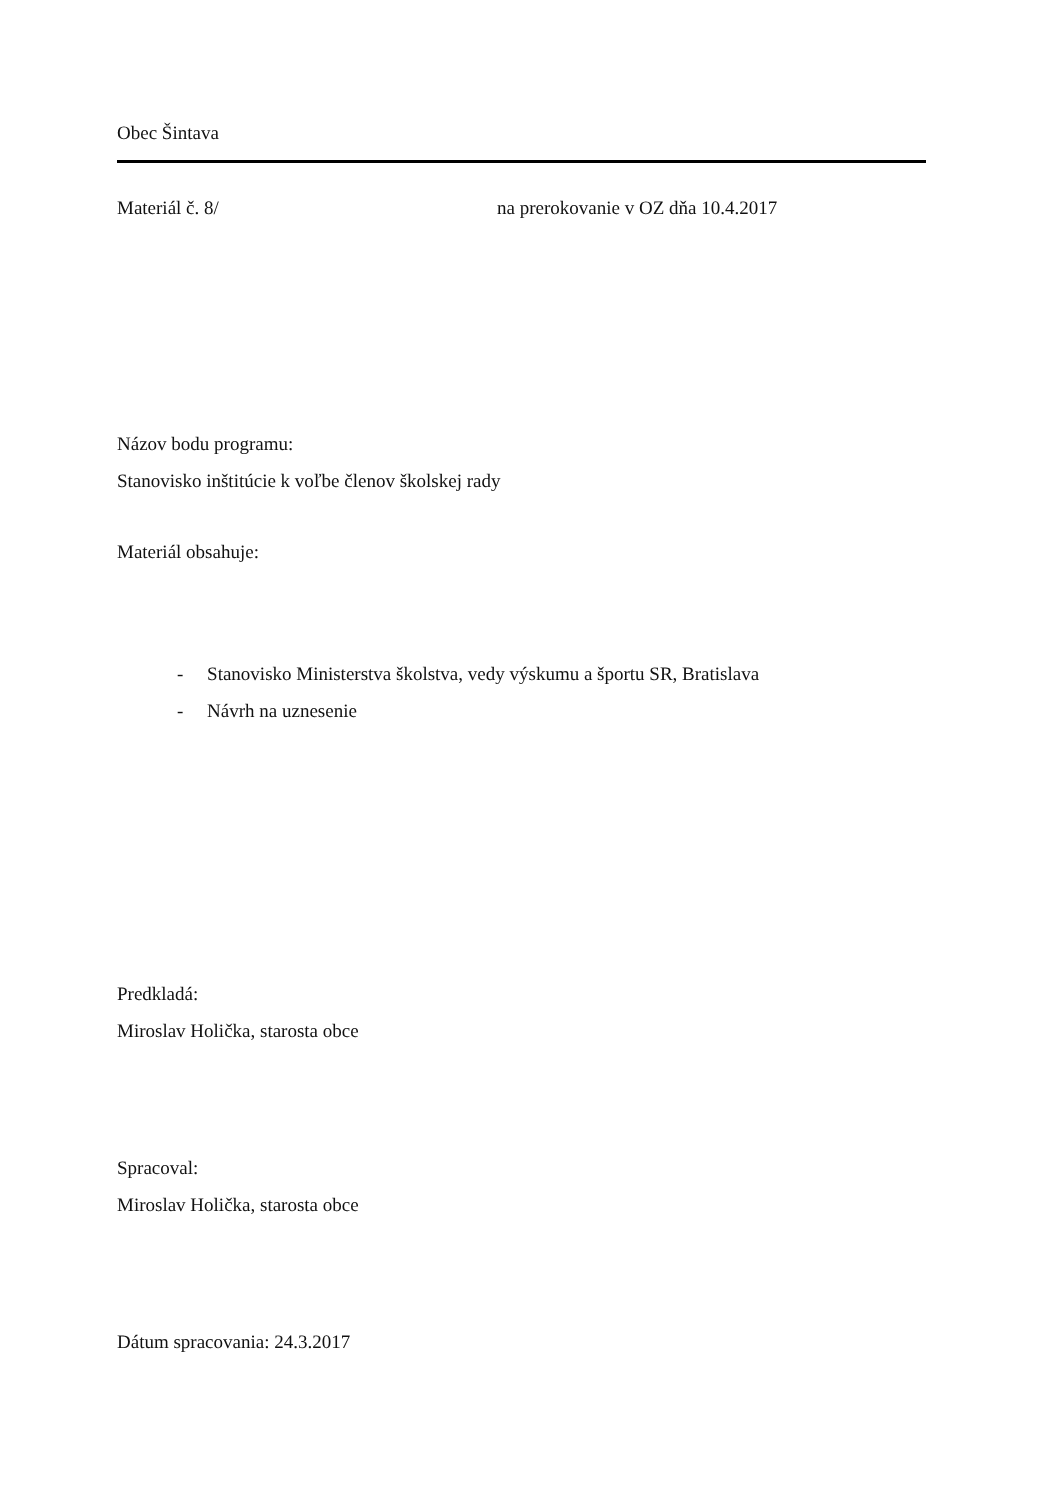Obec Šintava
Materiál č. 8/ na prerokovanie v OZ dňa 10.4.2017
Názov bodu programu:
Stanovisko inštitúcie k voľbe členov školskej rady
Materiál obsahuje:
- Stanovisko Ministerstva školstva, vedy výskumu a športu SR, Bratislava
- Návrh na uznesenie
Predkladá:
Miroslav Holička, starosta obce
Spracoval:
Miroslav Holička, starosta obce
Dátum spracovania: 24.3.2017